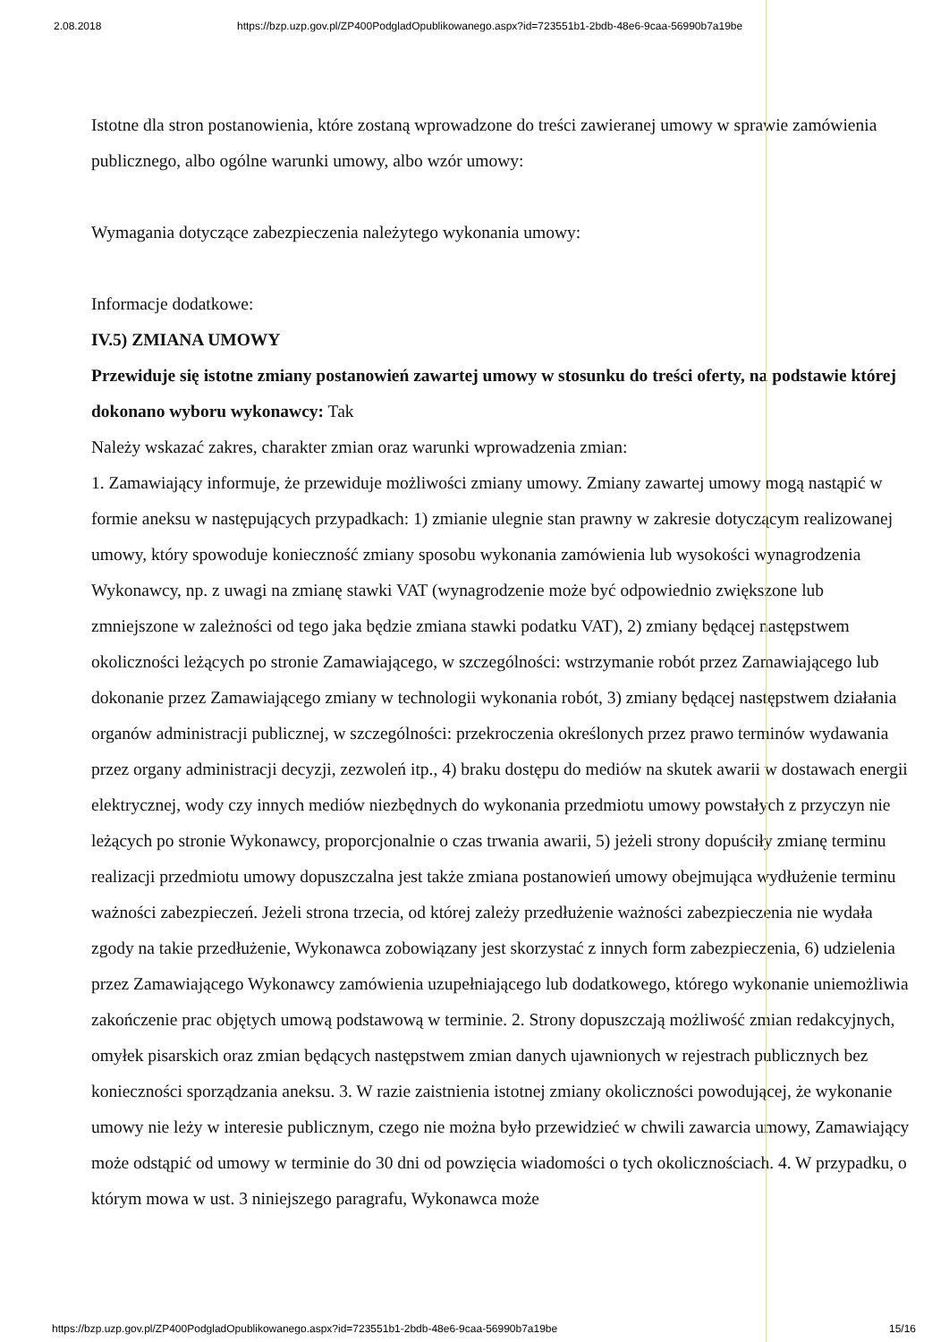2.08.2018 https://bzp.uzp.gov.pl/ZP400PodgladOpublikowanego.aspx?id=723551b1-2bdb-48e6-9caa-56990b7a19be
Istotne dla stron postanowienia, które zostaną wprowadzone do treści zawieranej umowy w sprawie zamówienia publicznego, albo ogólne warunki umowy, albo wzór umowy:
Wymagania dotyczące zabezpieczenia należytego wykonania umowy:
Informacje dodatkowe:
IV.5) ZMIANA UMOWY
Przewiduje się istotne zmiany postanowień zawartej umowy w stosunku do treści oferty, na podstawie której dokonano wyboru wykonawcy: Tak
Należy wskazać zakres, charakter zmian oraz warunki wprowadzenia zmian:
1. Zamawiający informuje, że przewiduje możliwości zmiany umowy. Zmiany zawartej umowy mogą nastąpić w formie aneksu w następujących przypadkach: 1) zmianie ulegnie stan prawny w zakresie dotyczącym realizowanej umowy, który spowoduje konieczność zmiany sposobu wykonania zamówienia lub wysokości wynagrodzenia Wykonawcy, np. z uwagi na zmianę stawki VAT (wynagrodzenie może być odpowiednio zwiększone lub zmniejszone w zależności od tego jaka będzie zmiana stawki podatku VAT), 2) zmiany będącej następstwem okoliczności leżących po stronie Zamawiającego, w szczególności: wstrzymanie robót przez Zamawiającego lub dokonanie przez Zamawiającego zmiany w technologii wykonania robót, 3) zmiany będącej następstwem działania organów administracji publicznej, w szczególności: przekroczenia określonych przez prawo terminów wydawania przez organy administracji decyzji, zezwoleń itp., 4) braku dostępu do mediów na skutek awarii w dostawach energii elektrycznej, wody czy innych mediów niezbędnych do wykonania przedmiotu umowy powstałych z przyczyn nie leżących po stronie Wykonawcy, proporcjonalnie o czas trwania awarii, 5) jeżeli strony dopuściły zmianę terminu realizacji przedmiotu umowy dopuszczalna jest także zmiana postanowień umowy obejmująca wydłużenie terminu ważności zabezpieczeń. Jeżeli strona trzecia, od której zależy przedłużenie ważności zabezpieczenia nie wydała zgody na takie przedłużenie, Wykonawca zobowiązany jest skorzystać z innych form zabezpieczenia, 6) udzielenia przez Zamawiającego Wykonawcy zamówienia uzupełniającego lub dodatkowego, którego wykonanie uniemożliwia zakończenie prac objętych umową podstawową w terminie. 2. Strony dopuszczają możliwość zmian redakcyjnych, omyłek pisarskich oraz zmian będących następstwem zmian danych ujawnionych w rejestrach publicznych bez konieczności sporządzania aneksu. 3. W razie zaistnienia istotnej zmiany okoliczności powodującej, że wykonanie umowy nie leży w interesie publicznym, czego nie można było przewidzieć w chwili zawarcia umowy, Zamawiający może odstąpić od umowy w terminie do 30 dni od powzięcia wiadomości o tych okolicznościach. 4. W przypadku, o którym mowa w ust. 3 niniejszego paragrafu, Wykonawca może
https://bzp.uzp.gov.pl/ZP400PodgladOpublikowanego.aspx?id=723551b1-2bdb-48e6-9caa-56990b7a19be 15/16